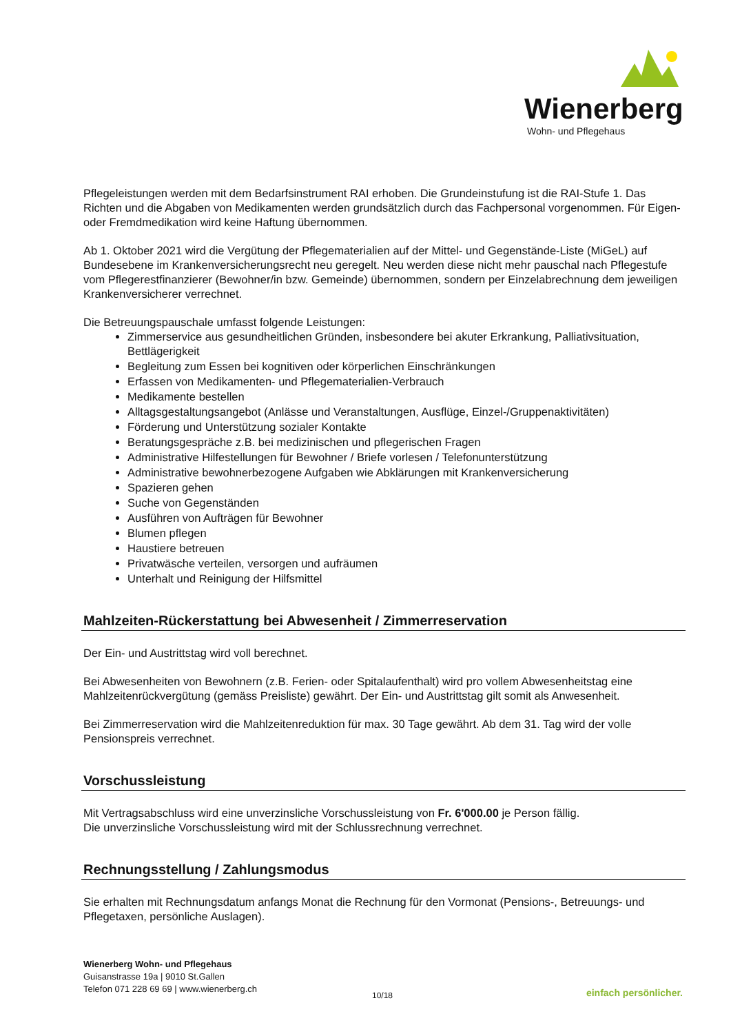Wienerberg
Wohn- und Pflegehaus
Pflegeleistungen werden mit dem Bedarfsinstrument RAI erhoben. Die Grundeinstufung ist die RAI-Stufe 1. Das Richten und die Abgaben von Medikamenten werden grundsätzlich durch das Fachpersonal vorgenommen. Für Eigen- oder Fremdmedikation wird keine Haftung übernommen.
Ab 1. Oktober 2021 wird die Vergütung der Pflegematerialien auf der Mittel- und Gegenstände-Liste (MiGeL) auf Bundesebene im Krankenversicherungsrecht neu geregelt. Neu werden diese nicht mehr pauschal nach Pflegestufe vom Pflegerestfinanzierer (Bewohner/in bzw. Gemeinde) übernommen, sondern per Einzelabrechnung dem jeweiligen Krankenversicherer verrechnet.
Die Betreuungspauschale umfasst folgende Leistungen:
Zimmerservice aus gesundheitlichen Gründen, insbesondere bei akuter Erkrankung, Palliativsituation, Bettlägerigkeit
Begleitung zum Essen bei kognitiven oder körperlichen Einschränkungen
Erfassen von Medikamenten- und Pflegematerialien-Verbrauch
Medikamente bestellen
Alltagsgestaltungsangebot (Anlässe und Veranstaltungen, Ausflüge, Einzel-/Gruppenaktivitäten)
Förderung und Unterstützung sozialer Kontakte
Beratungsgespräche z.B. bei medizinischen und pflegerischen Fragen
Administrative Hilfestellungen für Bewohner / Briefe vorlesen / Telefonunterstützung
Administrative bewohnerbezogene Aufgaben wie Abklärungen mit Krankenversicherung
Spazieren gehen
Suche von Gegenständen
Ausführen von Aufträgen für Bewohner
Blumen pflegen
Haustiere betreuen
Privatwäsche verteilen, versorgen und aufräumen
Unterhalt und Reinigung der Hilfsmittel
Mahlzeiten-Rückerstattung bei Abwesenheit / Zimmerreservation
Der Ein- und Austrittstag wird voll berechnet.
Bei Abwesenheiten von Bewohnern (z.B. Ferien- oder Spitalaufenthalt) wird pro vollem Abwesenheitstag eine Mahlzeitenrückvergütung (gemäss Preisliste) gewährt. Der Ein- und Austrittstag gilt somit als Anwesenheit.
Bei Zimmerreservation wird die Mahlzeitenreduktion für max. 30 Tage gewährt. Ab dem 31. Tag wird der volle Pensionspreis verrechnet.
Vorschussleistung
Mit Vertragsabschluss wird eine unverzinsliche Vorschussleistung von Fr. 6'000.00 je Person fällig.
Die unverzinsliche Vorschussleistung wird mit der Schlussrechnung verrechnet.
Rechnungsstellung / Zahlungsmodus
Sie erhalten mit Rechnungsdatum anfangs Monat die Rechnung für den Vormonat (Pensions-, Betreuungs- und Pflegetaxen, persönliche Auslagen).
Wienerberg Wohn- und Pflegehaus
Guisanstrasse 19a | 9010 St.Gallen
Telefon 071 228 69 69 | www.wienerberg.ch
10/18 einfach persönlicher.